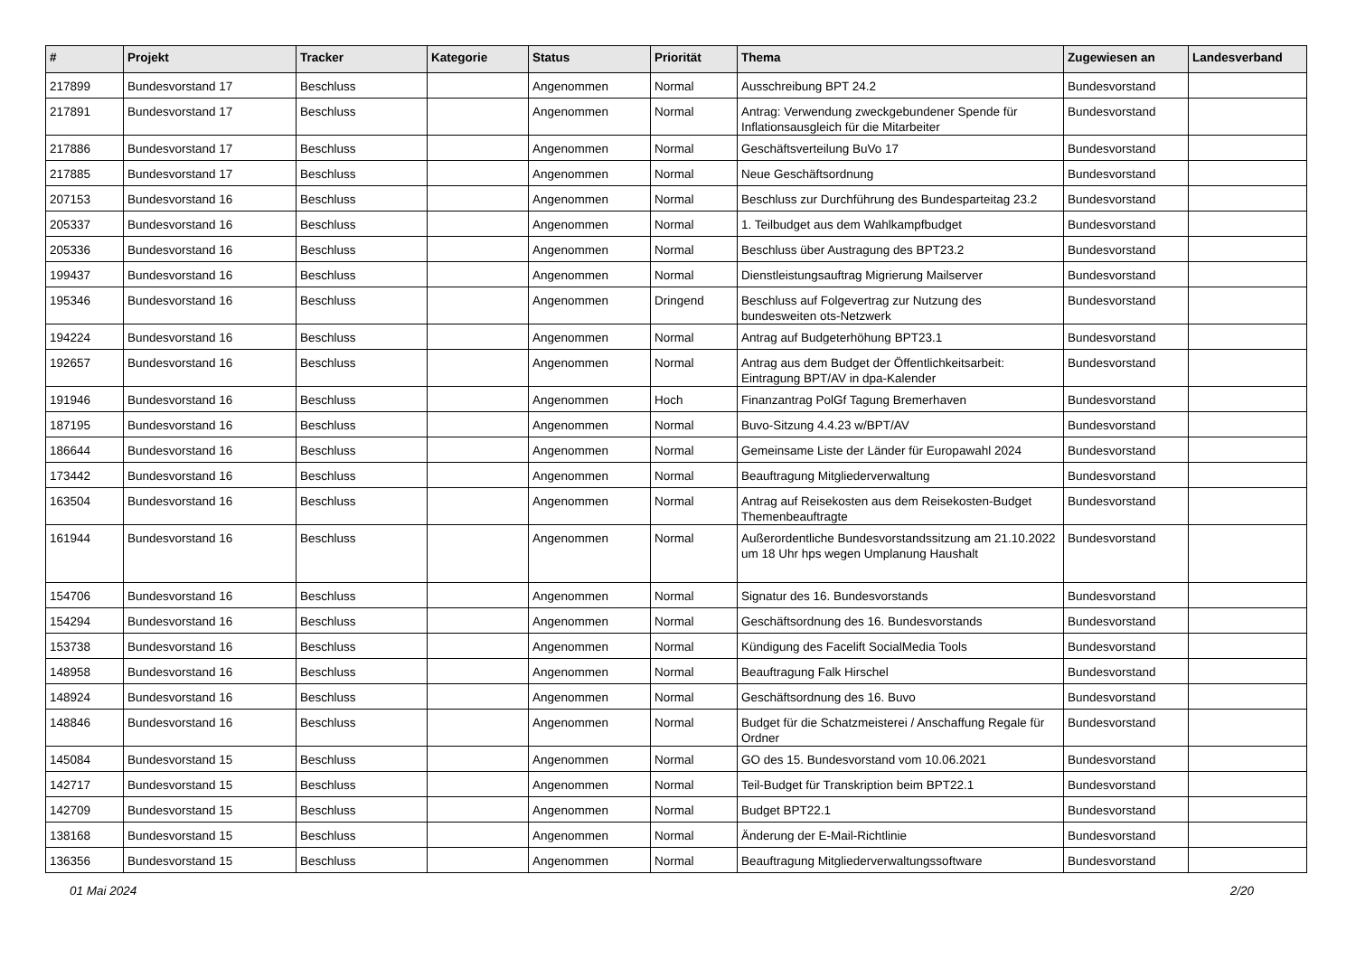| # | Projekt | Tracker | Kategorie | Status | Priorität | Thema | Zugewiesen an | Landesverband |
| --- | --- | --- | --- | --- | --- | --- | --- | --- |
| 217899 | Bundesvorstand 17 | Beschluss | | Angenommen | Normal | Ausschreibung BPT 24.2 | Bundesvorstand | |
| 217891 | Bundesvorstand 17 | Beschluss | | Angenommen | Normal | Antrag: Verwendung zweckgebundener Spende für Inflationsausgleich für die Mitarbeiter | Bundesvorstand | |
| 217886 | Bundesvorstand 17 | Beschluss | | Angenommen | Normal | Geschäftsverteilung BuVo 17 | Bundesvorstand | |
| 217885 | Bundesvorstand 17 | Beschluss | | Angenommen | Normal | Neue Geschäftsordnung | Bundesvorstand | |
| 207153 | Bundesvorstand 16 | Beschluss | | Angenommen | Normal | Beschluss zur Durchführung des Bundesparteitag 23.2 | Bundesvorstand | |
| 205337 | Bundesvorstand 16 | Beschluss | | Angenommen | Normal | 1. Teilbudget aus dem Wahlkampfbudget | Bundesvorstand | |
| 205336 | Bundesvorstand 16 | Beschluss | | Angenommen | Normal | Beschluss über Austragung des BPT23.2 | Bundesvorstand | |
| 199437 | Bundesvorstand 16 | Beschluss | | Angenommen | Normal | Dienstleistungsauftrag Migrierung Mailserver | Bundesvorstand | |
| 195346 | Bundesvorstand 16 | Beschluss | | Angenommen | Dringend | Beschluss auf Folgevertrag zur Nutzung des bundesweiten ots-Netzwerk | Bundesvorstand | |
| 194224 | Bundesvorstand 16 | Beschluss | | Angenommen | Normal | Antrag auf Budgeterhöhung BPT23.1 | Bundesvorstand | |
| 192657 | Bundesvorstand 16 | Beschluss | | Angenommen | Normal | Antrag aus dem Budget der Öffentlichkeitsarbeit: Eintragung BPT/AV in dpa-Kalender | Bundesvorstand | |
| 191946 | Bundesvorstand 16 | Beschluss | | Angenommen | Hoch | Finanzantrag PolGf Tagung Bremerhaven | Bundesvorstand | |
| 187195 | Bundesvorstand 16 | Beschluss | | Angenommen | Normal | Buvo-Sitzung 4.4.23 w/BPT/AV | Bundesvorstand | |
| 186644 | Bundesvorstand 16 | Beschluss | | Angenommen | Normal | Gemeinsame Liste der Länder für Europawahl 2024 | Bundesvorstand | |
| 173442 | Bundesvorstand 16 | Beschluss | | Angenommen | Normal | Beauftragung Mitgliederverwaltung | Bundesvorstand | |
| 163504 | Bundesvorstand 16 | Beschluss | | Angenommen | Normal | Antrag auf Reisekosten aus dem Reisekosten-Budget Themenbeauftragte | Bundesvorstand | |
| 161944 | Bundesvorstand 16 | Beschluss | | Angenommen | Normal | Außerordentliche Bundesvorstandssitzung am 21.10.2022 um 18 Uhr hps wegen Umplanung Haushalt | Bundesvorstand | |
| 154706 | Bundesvorstand 16 | Beschluss | | Angenommen | Normal | Signatur des 16. Bundesvorstands | Bundesvorstand | |
| 154294 | Bundesvorstand 16 | Beschluss | | Angenommen | Normal | Geschäftsordnung des 16. Bundesvorstands | Bundesvorstand | |
| 153738 | Bundesvorstand 16 | Beschluss | | Angenommen | Normal | Kündigung des Facelift SocialMedia Tools | Bundesvorstand | |
| 148958 | Bundesvorstand 16 | Beschluss | | Angenommen | Normal | Beauftragung Falk Hirschel | Bundesvorstand | |
| 148924 | Bundesvorstand 16 | Beschluss | | Angenommen | Normal | Geschäftsordnung des 16. Buvo | Bundesvorstand | |
| 148846 | Bundesvorstand 16 | Beschluss | | Angenommen | Normal | Budget für die Schatzmeisterei / Anschaffung Regale für Ordner | Bundesvorstand | |
| 145084 | Bundesvorstand 15 | Beschluss | | Angenommen | Normal | GO des 15. Bundesvorstand vom 10.06.2021 | Bundesvorstand | |
| 142717 | Bundesvorstand 15 | Beschluss | | Angenommen | Normal | Teil-Budget für Transkription beim BPT22.1 | Bundesvorstand | |
| 142709 | Bundesvorstand 15 | Beschluss | | Angenommen | Normal | Budget BPT22.1 | Bundesvorstand | |
| 138168 | Bundesvorstand 15 | Beschluss | | Angenommen | Normal | Änderung der E-Mail-Richtlinie | Bundesvorstand | |
| 136356 | Bundesvorstand 15 | Beschluss | | Angenommen | Normal | Beauftragung Mitgliederverwaltungssoftware | Bundesvorstand | |
01 Mai 2024 2/20